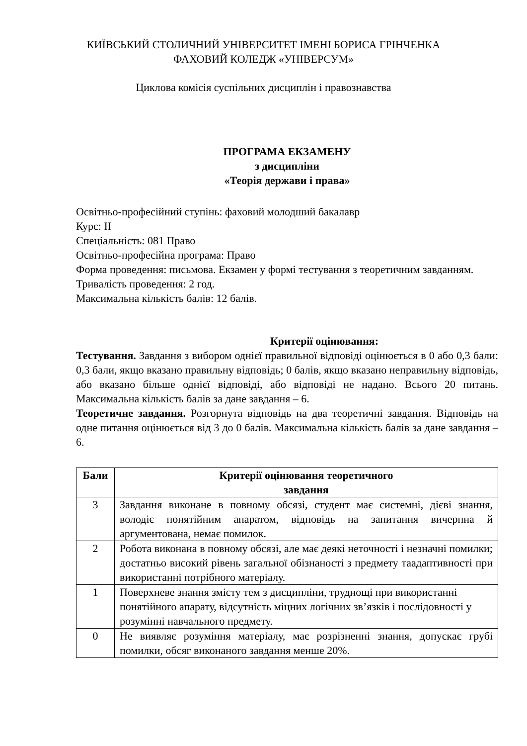КИЇВСЬКИЙ СТОЛИЧНИЙ УНІВЕРСИТЕТ ІМЕНІ БОРИСА ГРІНЧЕНКА
ФАХОВИЙ КОЛЕДЖ «УНІВЕРСУМ»
Циклова комісія суспільних дисциплін і правознавства
ПРОГРАМА ЕКЗАМЕНУ
з дисципліни
«Теорія держави і права»
Освітньо-професійний ступінь: фаховий молодший бакалавр
Курс: ІІ
Спеціальність: 081 Право
Освітньо-професійна програма: Право
Форма проведення: письмова. Екзамен у формі тестування з теоретичним завданням.
Тривалість проведення: 2 год.
Максимальна кількість балів: 12 балів.
Критерії оцінювання:
Тестування. Завдання з вибором однієї правильної відповіді оцінюється в 0 або 0,3 бали: 0,3 бали, якщо вказано правильну відповідь; 0 балів, якщо вказано неправильну відповідь, або вказано більше однієї відповіді, або відповіді не надано. Всього 20 питань. Максимальна кількість балів за дане завдання – 6.
Теоретичне завдання. Розгорнута відповідь на два теоретичні завдання. Відповідь на одне питання оцінюється від 3 до 0 балів. Максимальна кількість балів за дане завдання – 6.
| Бали | Критерії оцінювання теоретичного завдання |
| --- | --- |
| 3 | Завдання виконане в повному обсязі, студент має системні, дієві знання, володіє понятійним апаратом, відповідь на запитання вичерпна й аргументована, немає помилок. |
| 2 | Робота виконана в повному обсязі, але має деякі неточності і незначні помилки; достатньо високий рівень загальної обізнаності з предмету таадаптивності при використанні потрібного матеріалу. |
| 1 | Поверхневе знання змісту тем з дисципліни, труднощі при використанні понятійного апарату, відсутність міцних логічних зв’язків і послідовності у розумінні навчального предмету. |
| 0 | Не виявляє розуміння матеріалу, має розрізненні знання, допускає грубі помилки, обсяг виконаного завдання менше 20%. |